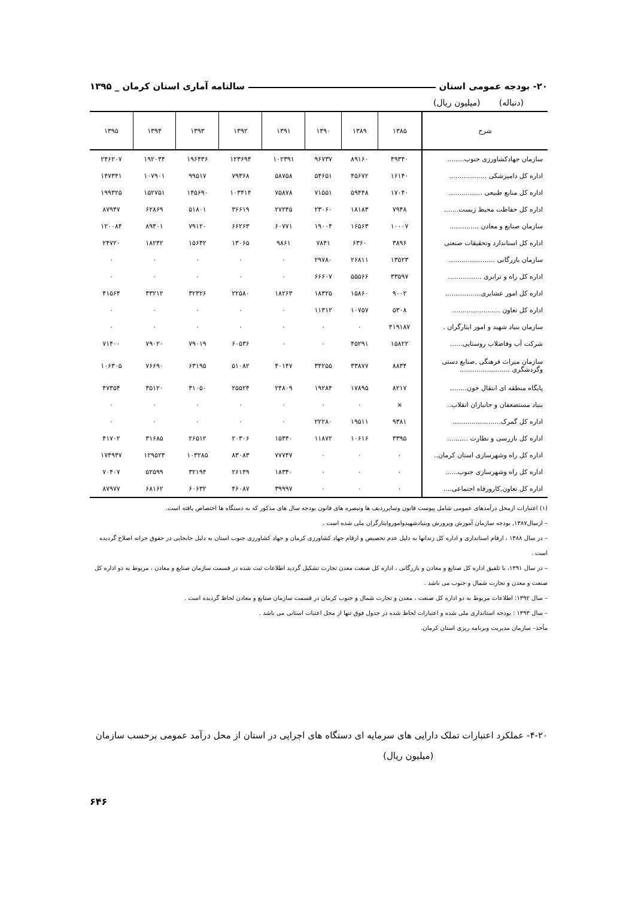۲۰- بودجه عمومی استان سالنامه آماری استان کرمان _ ۱۳۹۵
(دنباله) (میلیون ریال)
| شرح | ۱۳۸۵ | ۱۳۸۹ | ۱۳۹۰ | ۱۳۹۱ | ۱۳۹۲ | ۱۳۹۳ | ۱۳۹۴ | ۱۳۹۵ |
| --- | --- | --- | --- | --- | --- | --- | --- | --- |
| سازمان جهادکشاورزی جنوب........ | ۴۹۳۴۰ | ۸۹۱۶۰ | ۹۶۷۳۷ | ۱۰۲۳۹۱ | ۱۲۳۶۹۴ | ۱۹۶۴۳۶ | ۱۹۲۰۴۴ | ۲۴۶۲۰۷ |
| اداره کل دامپزشکی .................. | ۱۶۱۴۰ | ۴۵۶۷۲ | ۵۴۶۵۱ | ۵۸۷۵۸ | ۷۹۳۶۸ | ۹۹۵۱۷ | ۱۰۷۹۰۱ | ۱۴۷۳۴۱ |
| اداره کل منابع طبیعی ................ | ۱۷۰۴۰ | ۵۹۴۴۸ | ۷۱۵۵۱ | ۷۵۸۷۸ | ۱۰۳۴۱۴ | ۱۴۵۶۹۰ | ۱۵۲۷۵۱ | ۱۹۹۳۲۵ |
| اداره کل حفاظت محیط زیست....... | ۷۹۴۸ | ۱۸۱۸۳ | ۲۳۰۶۰ | ۲۷۲۴۵ | ۳۶۶۱۹ | ۵۱۸۰۱ | ۶۲۸۶۹ | ۸۷۹۴۷ |
| سازمان صنایع و معادن .............. | ۱۰۰۰۷ | ۱۶۵۶۳ | ۱۹۰۰۴ | ۶۰۷۷۱ | ۶۶۲۶۳ | ۷۹۱۲۰ | ۸۹۴۰۱ | ۱۲۰۰۸۴ |
| اداره کل استاندارد وتحقیقات صنعتی | ۳۸۹۶ | ۶۳۶۰ | ۷۸۴۱ | ۹۸۶۱ | ۱۳۰۶۵ | ۱۵۶۴۲ | ۱۸۲۴۲ | ۲۴۷۲۰ |
| سازمان بازرگانی ...................... | ۱۳۵۲۳ | ۲۶۸۱۱ | ۲۹۷۸۰ | ۰ | ۰ | ۰ | ۰ | ۰ |
| اداره کل راه و ترابری ................ | ۳۳۵۹۷ | ۵۵۵۶۶ | ۶۶۶۰۷ | ۰ | ۰ | ۰ | ۰ | ۰ |
| اداره کل امور عشایری................. | ۹۰۰۲ | ۱۵۸۶۰ | ۱۸۳۲۵ | ۱۸۲۶۳ | ۲۲۵۸۰ | ۳۲۳۲۶ | ۳۳۲۱۲ | ۴۱۵۶۴ |
| اداره کل تعاون ....................... | ۵۳۰۸ | ۱۰۷۵۷ | ۱۱۳۱۲ | ۰ | ۰ | ۰ | ۰ | ۰ |
| سازمان بنیاد شهید و امور ایثارگران . | ۴۱۹۱۸۷ | ۰ | ۰ | ۰ | ۰ | ۰ | ۰ | ۰ |
| شرکت آب وفاضلاب روستایی...... | ۱۵۸۲۲ | ۴۵۲۹۱ | ۰ | ۰ | ۶۰۵۳۶ | ۷۹۰۱۹ | ۷۹۰۲۰ | ۷۱۴۰۰ |
| سازمان میراث فرهنگی ,صنایع دستی وگردشگری ........................ | ۸۸۳۴ | ۳۳۸۷۷ | ۳۴۲۵۵ | ۴۰۱۴۷ | ۵۱۰۸۲ | ۶۳۱۹۵ | ۷۶۶۹۰ | ۱۰۶۳۰۵ |
| پایگاه منطقه ای انتقال خون........ | ۸۲۱۷ | ۱۷۸۹۵ | ۱۹۲۸۴ | ۲۴۸۰۹ | ۲۵۵۲۴ | ۳۱۰۵۰ | ۳۵۱۲۰ | ۴۷۳۵۴ |
| بنیاد مستضعفان و جانبازان انقلاب.. | × | ۰ | ۰ | ۰ | ۰ | ۰ | ۰ | ۰ |
| اداره کل گمرک....................... | ۹۳۸۱ | ۱۹۵۱۱ | ۲۲۲۸۰ | ۰ | ۰ | ۰ | ۰ | ۰ |
| اداره کل بازرسی و نظارت .......... | ۳۳۹۵ | ۱۰۶۱۶ | ۱۱۸۷۲ | ۱۵۴۴۰ | ۲۰۳۰۶ | ۲۶۵۱۲ | ۳۱۶۸۵ | ۴۱۷۰۲ |
| اداره کل راه وشهرسازی استان کرمان.. | ۰ | ۰ | ۰ | ۷۷۷۴۷ | ۸۳۰۸۳ | ۱۰۳۲۸۵ | ۱۲۹۵۲۴ | ۱۷۴۹۴۷ |
| اداره کل راه وشهرسازی جنوب...... | ۰ | ۰ | ۰ | ۱۸۳۴۰ | ۲۶۱۴۹ | ۳۲۱۹۴ | ۵۲۵۹۹ | ۷۰۴۰۷ |
| اداره کل تعاون,کارورفاه اجتماعی.... | ۰ | ۰ | ۰ | ۳۹۹۹۷ | ۴۶۰۸۷ | ۶۰۶۳۲ | ۶۸۱۶۲ | ۸۷۹۷۷ |
(۱) اعتبارات ازمحل درآمدهای عمومی شامل پیوست قانون وسایرردیف ها وتبصره های قانون بودجه سال های مذکور که به دستگاه ها اختصاص یافته است.
– ازسال۱۳۸۷, بودجه سازمان آموزش وپرورش وبنیادشهیدواموروایثارگران ملی شده است .
– در سال ۱۳۸۸ ، ارقام استانداری و اداره کل زندانها به دلیل عدم تخصیص و ارقام جهاد کشاورزی کرمان و جهاد کشاورزی جنوب استان به دلیل جابجایی در حقوق خزانه اصلاح گردیده است .
– در سال ۱۳۹۱، با تلفیق اداره کل صنایع و معادن و بازرگانی ، اداره کل صنعت معدن تجارت تشکیل گردید اطلاعات ثبت شده در قسمت سازمان صنایع و معادن ، مربوط به دو اداره کل صنعت و معدن و تجارت شمال و جنوب می باشد .
– سال ۱۳۹۲: اطلاعات مربوط به دو اداره کل صنعت ، معدن و تجارت شمال و جنوب کرمان در قسمت سازمان صنایع و معادن لحاظ گردیده است .
– سال ۱۳۹۳ : بودجه استانداری ملی شده و اعتبارات لحاظ شده در جدول فوق تنها از محل اعتبات استانی می باشد .
مأخذ– سازمان مدیریت وبرنامه ریزی استان کرمان.
۴-۲۰- عملکرد اعتبارات تملک دارایی های سرمایه ای دستگاه های اجرایی در استان از محل درآمد عمومی برحسب سازمان (میلیون ریال)
۶۴۶